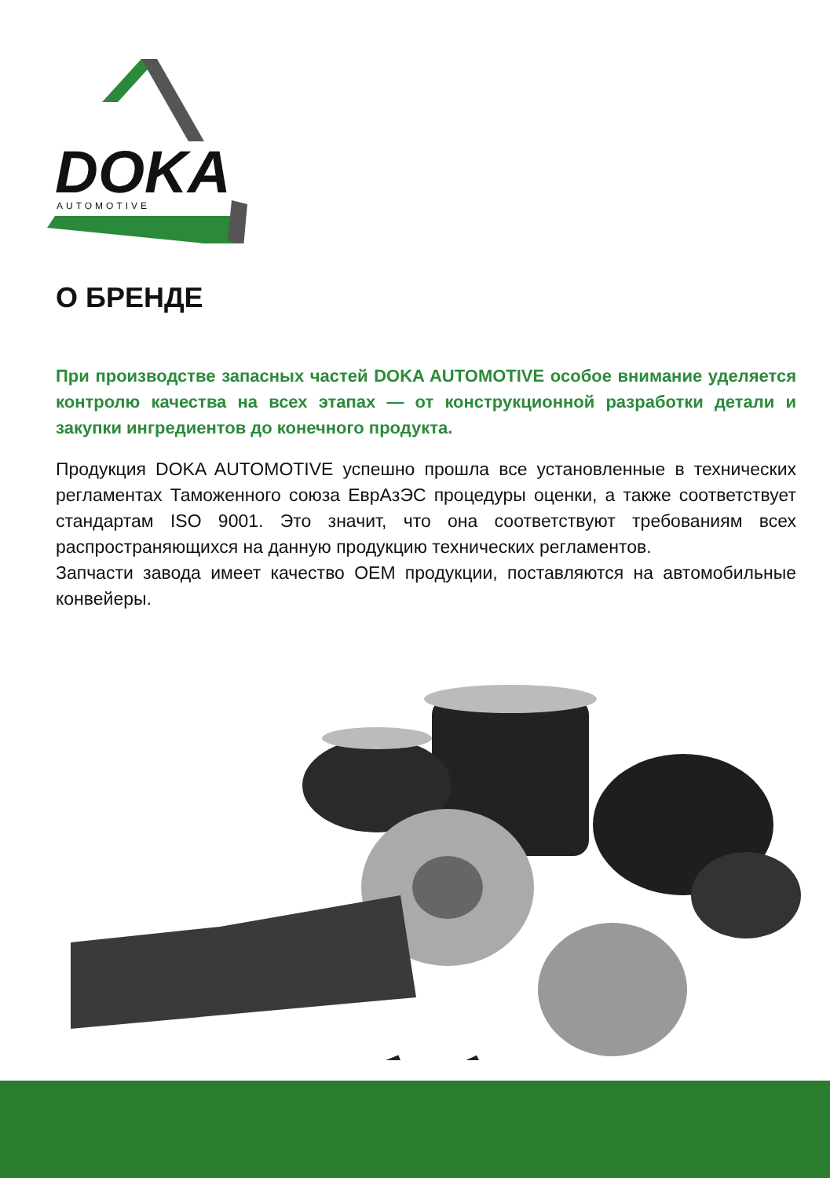DOKA
AUTOMOTIVE
О БРЕНДЕ
При производстве запасных частей DOKA AUTOMOTIVE особое внимание уделяется контролю качества на всех этапах — от конструкционной разработки детали и закупки ингредиентов до конечного продукта.
Продукция DOKA AUTOMOTIVE успешно прошла все установленные в технических регламентах Таможенного союза ЕврАзЭС процедуры оценки, а также соответствует стандартам ISO 9001. Это значит, что она соответствуют требованиям всех распространяющихся на данную продукцию технических регламентов.
Запчасти завода имеет качество OEM продукции, поставляются на автомобильные конвейеры.